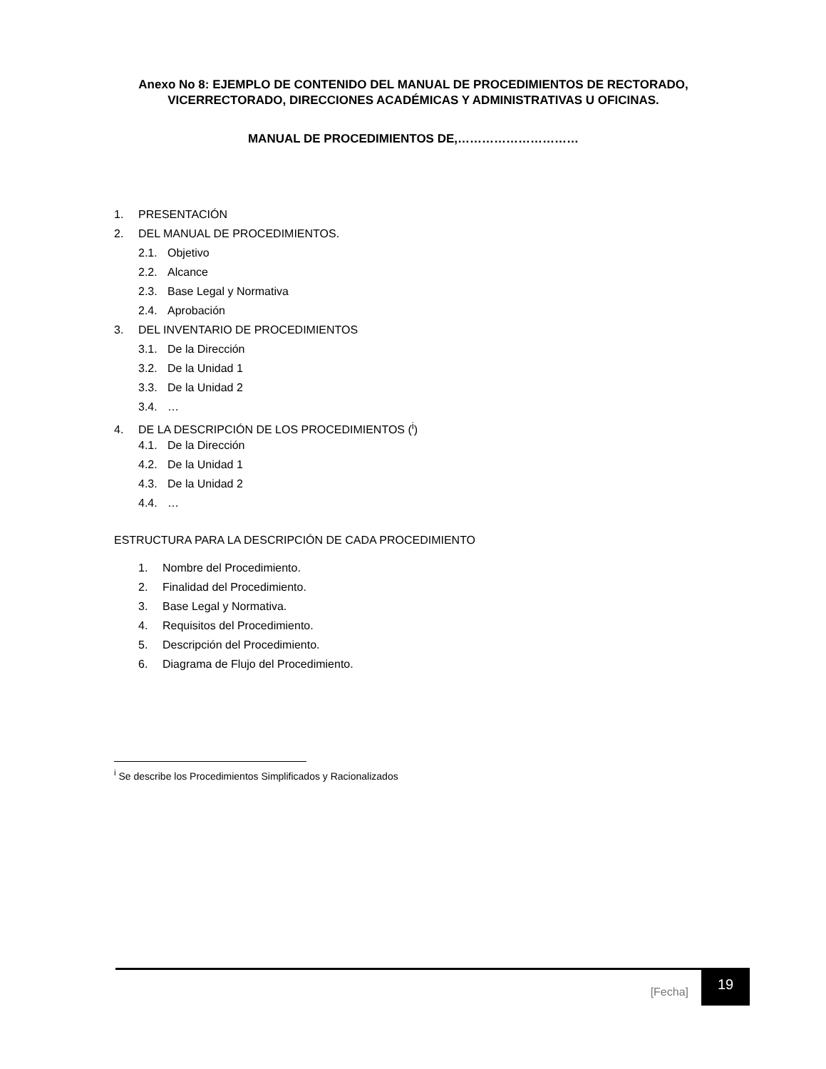Anexo No 8: EJEMPLO DE CONTENIDO DEL MANUAL DE PROCEDIMIENTOS DE RECTORADO, VICERRECTORADO, DIRECCIONES ACADÉMICAS Y ADMINISTRATIVAS U OFICINAS.
MANUAL DE PROCEDIMIENTOS DE,…………………………
1. PRESENTACIÓN
2. DEL MANUAL DE PROCEDIMIENTOS.
2.1. Objetivo
2.2. Alcance
2.3. Base Legal y Normativa
2.4. Aprobación
3. DEL INVENTARIO DE PROCEDIMIENTOS
3.1. De la Dirección
3.2. De la Unidad 1
3.3. De la Unidad 2
3.4. …
4. DE LA DESCRIPCIÓN DE LOS PROCEDIMIENTOS (<sup>i</sup>)
4.1. De la Dirección
4.2. De la Unidad 1
4.3. De la Unidad 2
4.4. …
ESTRUCTURA PARA LA DESCRIPCIÓN DE CADA PROCEDIMIENTO
1. Nombre del Procedimiento.
2. Finalidad del Procedimiento.
3. Base Legal y Normativa.
4. Requisitos del Procedimiento.
5. Descripción del Procedimiento.
6. Diagrama de Flujo del Procedimiento.
<sup>i</sup> Se describe los Procedimientos Simplificados y Racionalizados
[Fecha] 19